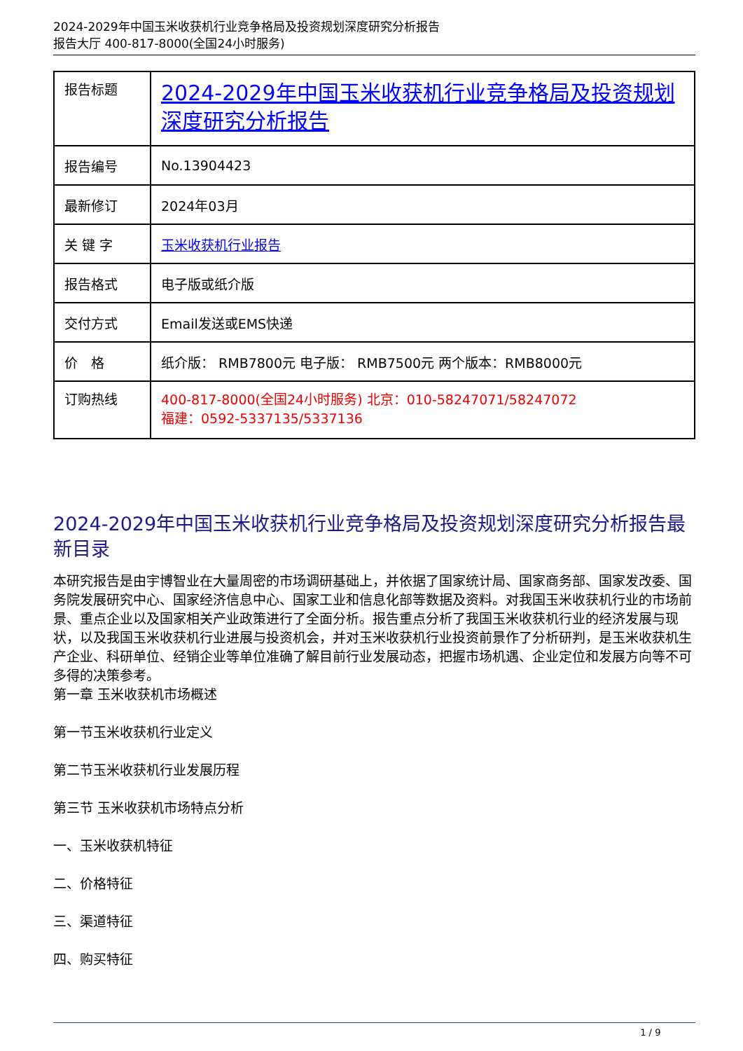2024-2029年中国玉米收获机行业竞争格局及投资规划深度研究分析报告
报告大厅 400-817-8000(全国24小时服务)
| 报告标题 | 2024-2029年中国玉米收获机行业竞争格局及投资规划深度研究分析报告 |
| 报告编号 | No.13904423 |
| 最新修订 | 2024年03月 |
| 关 键 字 | 玉米收获机行业报告 |
| 报告格式 | 电子版或纸介版 |
| 交付方式 | Email发送或EMS快递 |
| 价 格 | 纸介版： RMB7800元 电子版： RMB7500元 两个版本：RMB8000元 |
| 订购热线 | 400-817-8000(全国24小时服务) 北京：010-58247071/58247072 福建：0592-5337135/5337136 |
2024-2029年中国玉米收获机行业竞争格局及投资规划深度研究分析报告最新目录
本研究报告是由宇博智业在大量周密的市场调研基础上，并依据了国家统计局、国家商务部、国家发改委、国务院发展研究中心、国家经济信息中心、国家工业和信息化部等数据及资料。对我国玉米收获机行业的市场前景、重点企业以及国家相关产业政策进行了全面分析。报告重点分析了我国玉米收获机行业的经济发展与现状，以及我国玉米收获机行业进展与投资机会，并对玉米收获机行业投资前景作了分析研判，是玉米收获机生产企业、科研单位、经销企业等单位准确了解目前行业发展动态，把握市场机遇、企业定位和发展方向等不可多得的决策参考。
第一章 玉米收获机市场概述
第一节玉米收获机行业定义
第二节玉米收获机行业发展历程
第三节 玉米收获机市场特点分析
一、玉米收获机特征
二、价格特征
三、渠道特征
四、购买特征
1 / 9